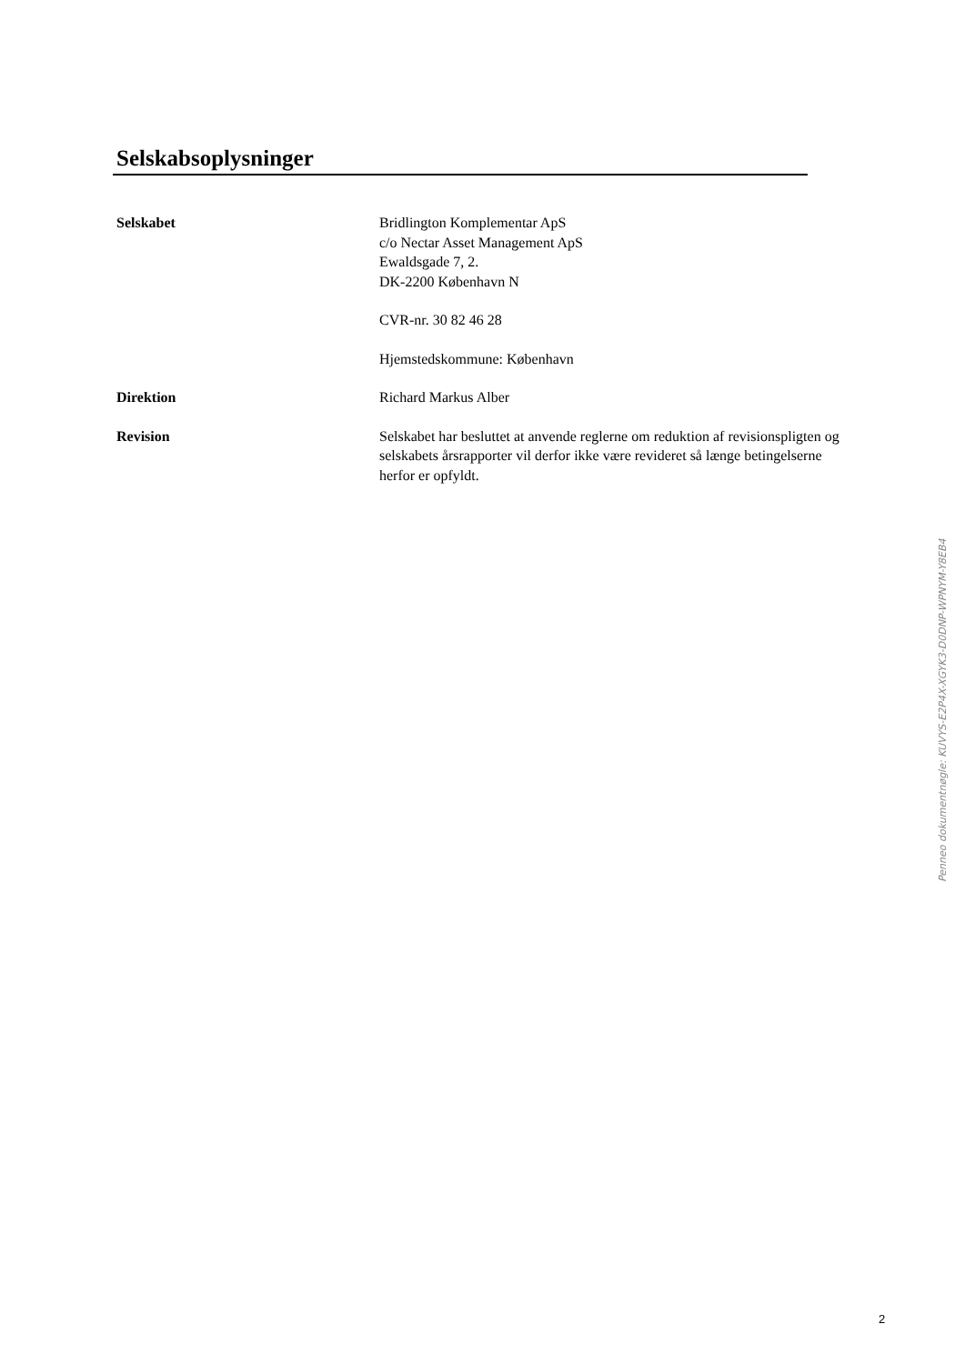Selskabsoplysninger
Selskabet Bridlington Komplementar ApS
c/o Nectar Asset Management ApS
Ewaldsgade 7, 2.
DK-2200 København N
CVR-nr. 30 82 46 28
Hjemstedskommune: København
Direktion Richard Markus Alber
Revision Selskabet har besluttet at anvende reglerne om reduktion af revisionspligten og selskabets årsrapporter vil derfor ikke være revideret så længe betingelserne herfor er opfyldt.
Penneo dokumentnøgle: KUVYS-E2P4X-XGYK3-D0DNP-WPNYM-Y8EB4
2